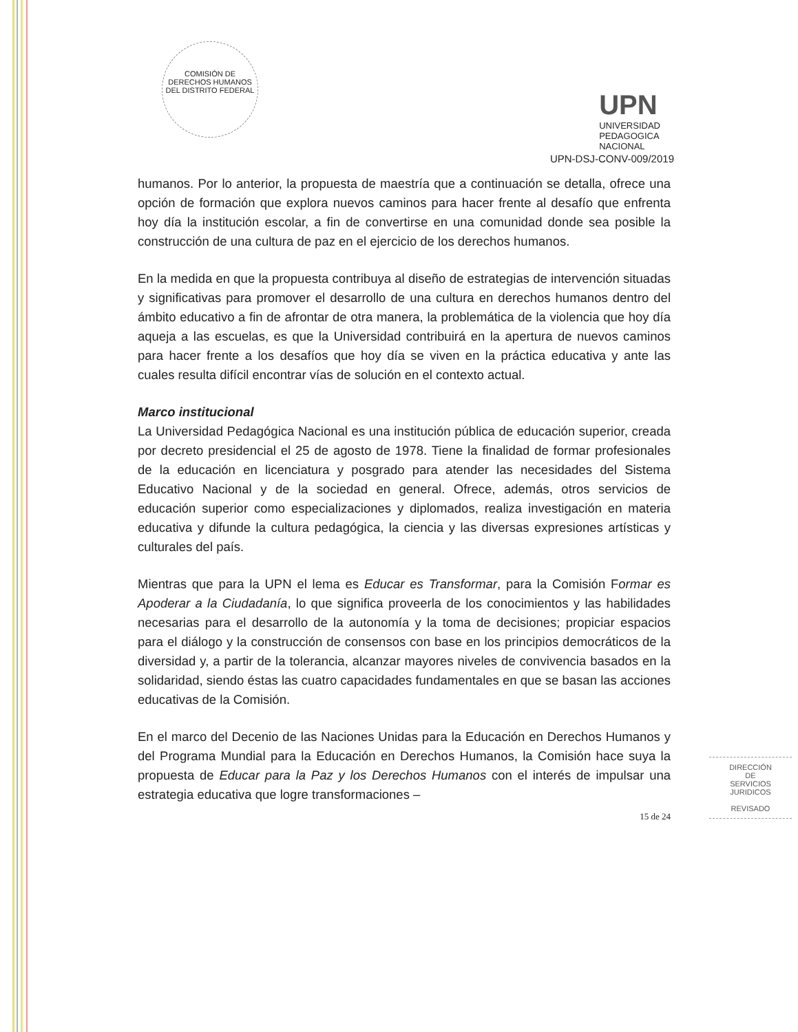COMISIÓN DE DERECHOS HUMANOS DEL DISTRITO FEDERAL
UPN
UNIVERSIDAD
PEDAGOGICA
NACIONAL
UPN-DSJ-CONV-009/2019
humanos. Por lo anterior, la propuesta de maestría que a continuación se detalla, ofrece una opción de formación que explora nuevos caminos para hacer frente al desafío que enfrenta hoy día la institución escolar, a fin de convertirse en una comunidad donde sea posible la construcción de una cultura de paz en el ejercicio de los derechos humanos.
En la medida en que la propuesta contribuya al diseño de estrategias de intervención situadas y significativas para promover el desarrollo de una cultura en derechos humanos dentro del ámbito educativo a fin de afrontar de otra manera, la problemática de la violencia que hoy día aqueja a las escuelas, es que la Universidad contribuirá en la apertura de nuevos caminos para hacer frente a los desafíos que hoy día se viven en la práctica educativa y ante las cuales resulta difícil encontrar vías de solución en el contexto actual.
Marco institucional
La Universidad Pedagógica Nacional es una institución pública de educación superior, creada por decreto presidencial el 25 de agosto de 1978. Tiene la finalidad de formar profesionales de la educación en licenciatura y posgrado para atender las necesidades del Sistema Educativo Nacional y de la sociedad en general. Ofrece, además, otros servicios de educación superior como especializaciones y diplomados, realiza investigación en materia educativa y difunde la cultura pedagógica, la ciencia y las diversas expresiones artísticas y culturales del país.
Mientras que para la UPN el lema es Educar es Transformar, para la Comisión Formar es Apoderar a la Ciudadanía, lo que significa proveerla de los conocimientos y las habilidades necesarias para el desarrollo de la autonomía y la toma de decisiones; propiciar espacios para el diálogo y la construcción de consensos con base en los principios democráticos de la diversidad y, a partir de la tolerancia, alcanzar mayores niveles de convivencia basados en la solidaridad, siendo éstas las cuatro capacidades fundamentales en que se basan las acciones educativas de la Comisión.
En el marco del Decenio de las Naciones Unidas para la Educación en Derechos Humanos y del Programa Mundial para la Educación en Derechos Humanos, la Comisión hace suya la propuesta de Educar para la Paz y los Derechos Humanos con el interés de impulsar una estrategia educativa que logre transformaciones –
15 de 24
DIRECCIÓN
DE
SERVICIOS
JURIDICOS
REVISADO